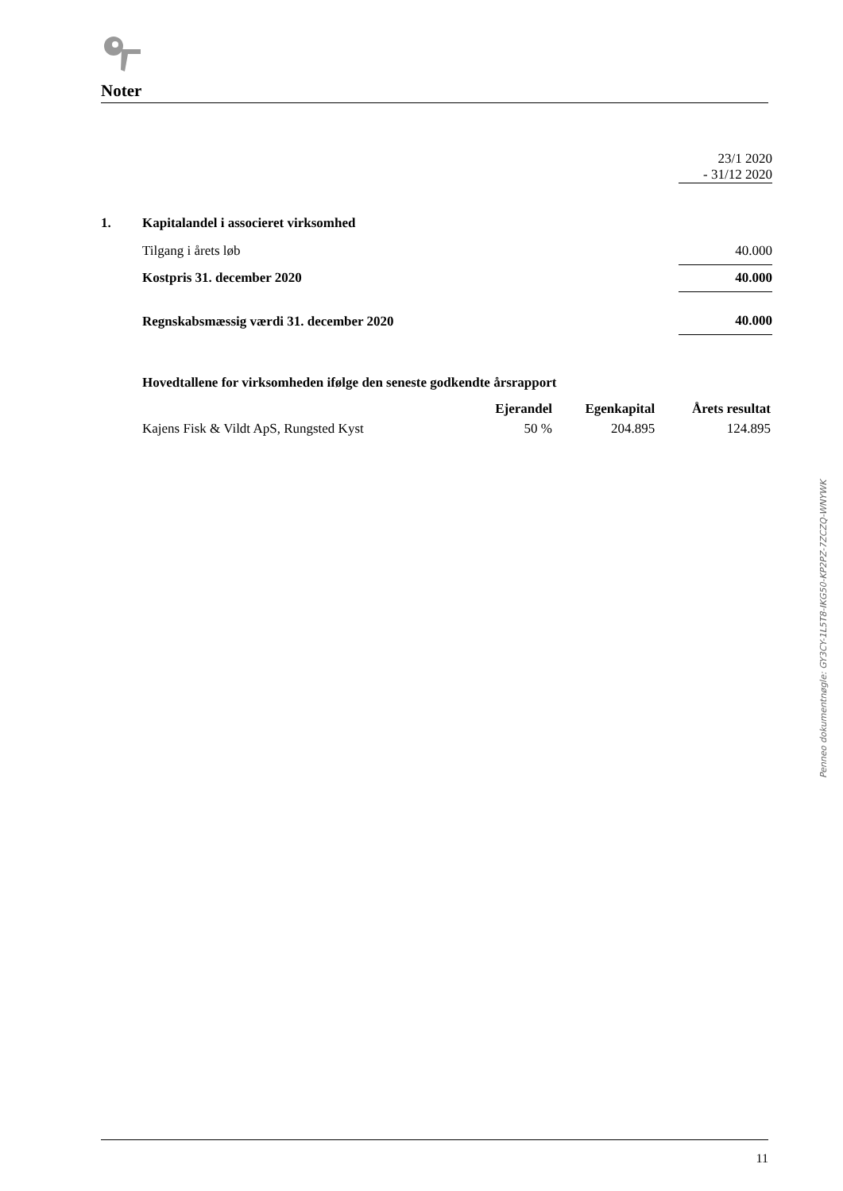Noter
| | | 23/1 2020 - 31/12 2020 |
| 1. | Kapitalandel i associeret virksomhed | |
| | Tilgang i årets løb | 40.000 |
| | Kostpris 31. december 2020 | 40.000 |
| | Regnskabsmæssig værdi 31. december 2020 | 40.000 |
| | Hovedtallene for virksomheden ifølge den seneste godkendte årsrapport | | | |
| | | Ejerandel | Egenkapital | Årets resultat |
| | Kajens Fisk & Vildt ApS, Rungsted Kyst | 50 % | 204.895 | 124.895 |
Penneo dokumentnøgle: GY3CY-1L5T8-IKG50-KP2PZ-7ZCZQ-WNYWK
11